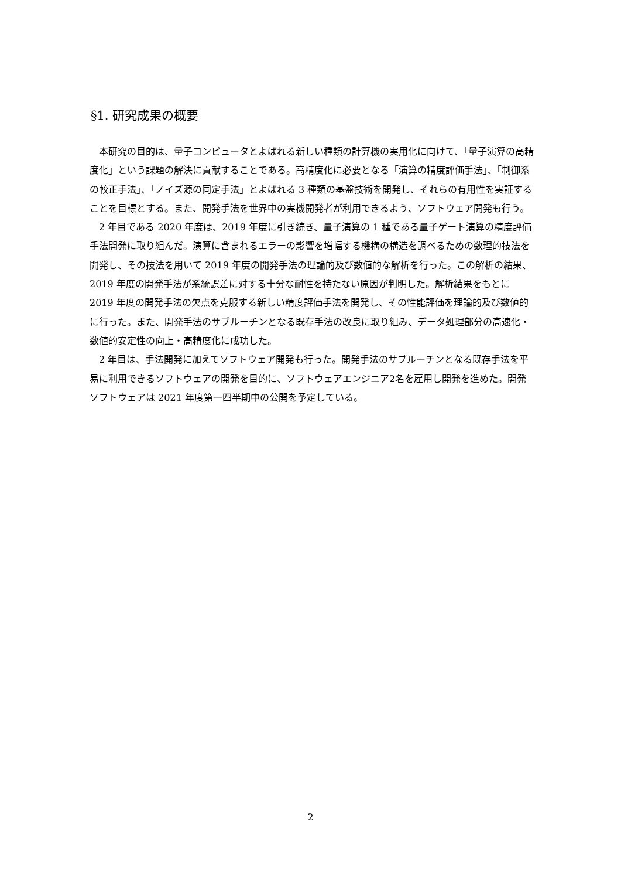§1. 研究成果の概要
本研究の目的は、量子コンピュータとよばれる新しい種類の計算機の実用化に向けて、「量子演算の高精度化」という課題の解決に貢献することである。高精度化に必要となる「演算の精度評価手法」、「制御系の較正手法」、「ノイズ源の同定手法」とよばれる 3 種類の基盤技術を開発し、それらの有用性を実証することを目標とする。また、開発手法を世界中の実機開発者が利用できるよう、ソフトウェア開発も行う。
2 年目である 2020 年度は、2019 年度に引き続き、量子演算の 1 種である量子ゲート演算の精度評価手法開発に取り組んだ。演算に含まれるエラーの影響を増幅する機構の構造を調べるための数理的技法を開発し、その技法を用いて 2019 年度の開発手法の理論的及び数値的な解析を行った。この解析の結果、2019 年度の開発手法が系統誤差に対する十分な耐性を持たない原因が判明した。解析結果をもとに 2019 年度の開発手法の欠点を克服する新しい精度評価手法を開発し、その性能評価を理論的及び数値的に行った。また、開発手法のサブルーチンとなる既存手法の改良に取り組み、データ処理部分の高速化・数値的安定性の向上・高精度化に成功した。
2 年目は、手法開発に加えてソフトウェア開発も行った。開発手法のサブルーチンとなる既存手法を平易に利用できるソフトウェアの開発を目的に、ソフトウェアエンジニア2名を雇用し開発を進めた。開発ソフトウェアは 2021 年度第一四半期中の公開を予定している。
2